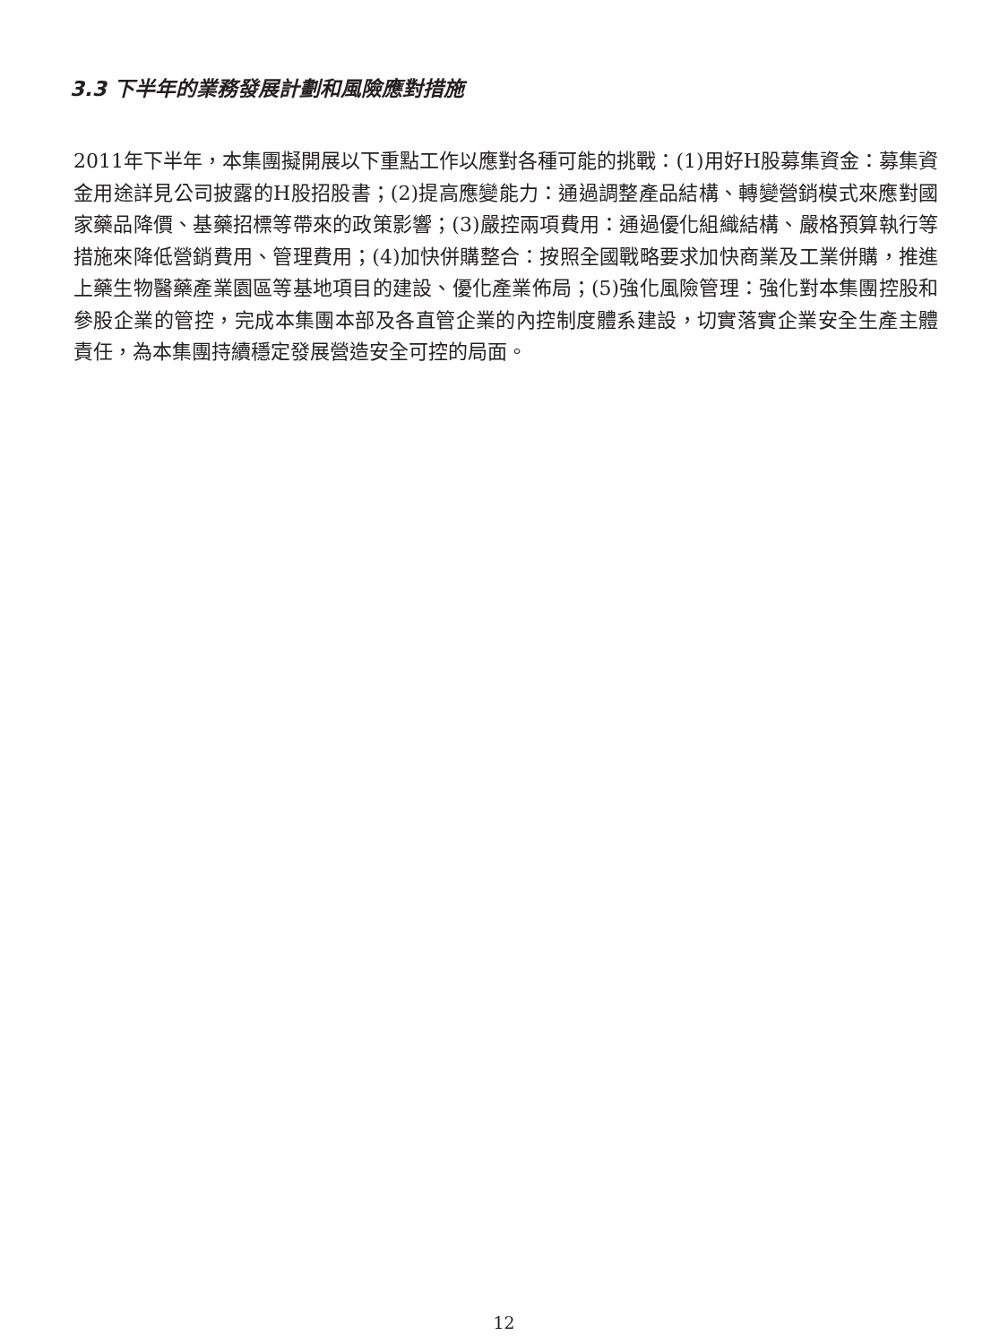3.3 下半年的業務發展計劃和風險應對措施
2011年下半年，本集團擬開展以下重點工作以應對各種可能的挑戰：(1)用好H股募集資金：募集資金用途詳見公司披露的H股招股書；(2)提高應變能力：通過調整產品結構、轉變營銷模式來應對國家藥品降價、基藥招標等帶來的政策影響；(3)嚴控兩項費用：通過優化組織結構、嚴格預算執行等措施來降低營銷費用、管理費用；(4)加快併購整合：按照全國戰略要求加快商業及工業併購，推進上藥生物醫藥產業園區等基地項目的建設、優化產業佈局；(5)強化風險管理：強化對本集團控股和參股企業的管控，完成本集團本部及各直管企業的內控制度體系建設，切實落實企業安全生產主體責任，為本集團持續穩定發展營造安全可控的局面。
12